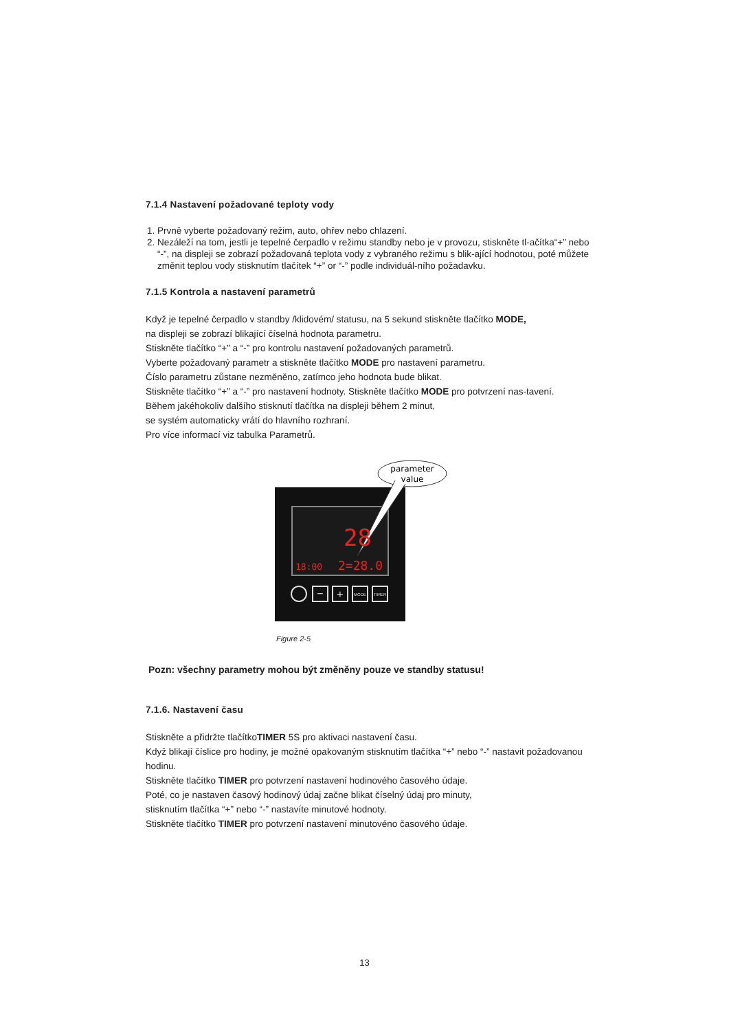7.1.4 Nastavení požadované teploty vody
1. Prvně vyberte požadovaný režim, auto, ohřev nebo chlazení.
2. Nezáleží na tom, jestli je tepelné čerpadlo v režimu standby nebo je v provozu, stiskněte tl-ačítka“+” nebo “-”, na displeji se zobrazí požadovaná teplota vody z vybraného režimu s blik-ající hodnotou, poté můžete změnit teplou vody stisknutím tlačítek “+” or “-” podle individuál-ního požadavku.
7.1.5 Kontrola a nastavení parametrů
Když je tepelné čerpadlo v standby /klidovém/ statusu, na 5 sekund stiskněte tlačítko MODE,
na displeji se zobrazí blikající číselná hodnota parametru.
Stiskněte tlačítko “+” a “-” pro kontrolu nastavení požadovaných parametrů.
Vyberte požadovaný parametr a stiskněte tlačítko MODE pro nastavení parametru.
Číslo parametru zůstane nezměněno, zatímco jeho hodnota bude blikat.
Stiskněte tlačítko “+” a “-” pro nastavení hodnoty. Stiskněte tlačítko MODE pro potvrzení nas-tavení.
Během jakéhokoliv dalšího stisknutí tlačítka na displeji během 2 minut,
se systém automaticky vrátí do hlavního rozhraní.
Pro více informací viz tabulka Parametrů.
parameter
value
28
18:00
2=28.0
−
+
MODE
TIMER
Figure 2-5
Pozn: všechny parametry mohou být změněny pouze ve standby statusu!
7.1.6. Nastavení času
Stiskněte a přidržte tlačítkoTIMER 5S pro aktivaci nastavení času.
Když blikají číslice pro hodiny, je možné opakovaným stisknutím tlačítka “+” nebo “-” nastavit požadovanou hodinu.
Stiskněte tlačítko TIMER pro potvrzení nastavení hodinového časového údaje.
Poté, co je nastaven časový hodinový údaj začne blikat číselný údaj pro minuty,
stisknutím tlačítka “+” nebo “-” nastavíte minutové hodnoty.
Stiskněte tlačítko TIMER pro potvrzení nastavení minutovéno časového údaje.
13